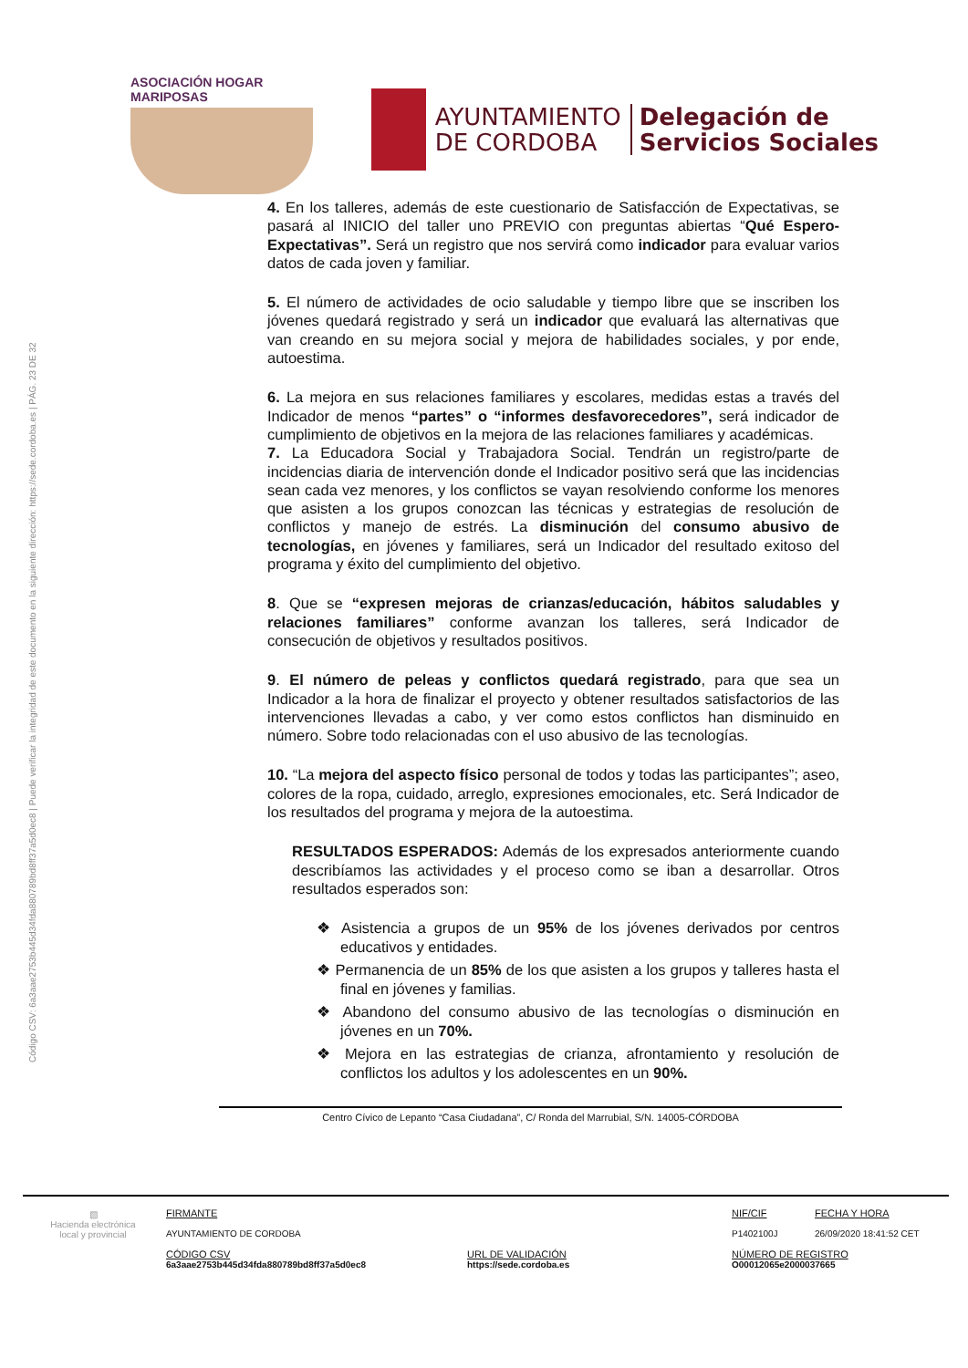ASOCIACIÓN HOGAR MARIPOSAS
AYUNTAMIENTO
DE CORDOBA
Delegación de
Servicios Sociales
Código CSV: 6a3aae2753b445d34fda880789bd8ff37a5d0ec8 | Puede verificar la integridad de este documento en la siguiente dirección: https://sede.cordoba.es | PÁG. 23 DE 32
4. En los talleres, además de este cuestionario de Satisfacción de Expectativas, se pasará al INICIO del taller uno PREVIO con preguntas abiertas “Qué Espero-Expectativas”. Será un registro que nos servirá como indicador para evaluar varios datos de cada joven y familiar.
5. El número de actividades de ocio saludable y tiempo libre que se inscriben los jóvenes quedará registrado y será un indicador que evaluará las alternativas que van creando en su mejora social y mejora de habilidades sociales, y por ende, autoestima.
6. La mejora en sus relaciones familiares y escolares, medidas estas a través del Indicador de menos “partes” o “informes desfavorecedores”, será indicador de cumplimiento de objetivos en la mejora de las relaciones familiares y académicas.
7. La Educadora Social y Trabajadora Social. Tendrán un registro/parte de incidencias diaria de intervención donde el Indicador positivo será que las incidencias sean cada vez menores, y los conflictos se vayan resolviendo conforme los menores que asisten a los grupos conozcan las técnicas y estrategias de resolución de conflictos y manejo de estrés. La disminución del consumo abusivo de tecnologías, en jóvenes y familiares, será un Indicador del resultado exitoso del programa y éxito del cumplimiento del objetivo.
8. Que se “expresen mejoras de crianzas/educación, hábitos saludables y relaciones familiares” conforme avanzan los talleres, será Indicador de consecución de objetivos y resultados positivos.
9. El número de peleas y conflictos quedará registrado, para que sea un Indicador a la hora de finalizar el proyecto y obtener resultados satisfactorios de las intervenciones llevadas a cabo, y ver como estos conflictos han disminuido en número. Sobre todo relacionadas con el uso abusivo de las tecnologías.
10. “La mejora del aspecto físico personal de todos y todas las participantes”; aseo, colores de la ropa, cuidado, arreglo, expresiones emocionales, etc. Será Indicador de los resultados del programa y mejora de la autoestima.
RESULTADOS ESPERADOS: Además de los expresados anteriormente cuando describíamos las actividades y el proceso como se iban a desarrollar. Otros resultados esperados son:
❖ Asistencia a grupos de un 95% de los jóvenes derivados por centros educativos y entidades.
❖ Permanencia de un 85% de los que asisten a los grupos y talleres hasta el final en jóvenes y familias.
❖ Abandono del consumo abusivo de las tecnologías o disminución en jóvenes en un 70%.
❖ Mejora en las estrategias de crianza, afrontamiento y resolución de conflictos los adultos y los adolescentes en un 90%.
Centro Cívico de Lepanto “Casa Ciudadana”, C/ Ronda del Marrubial, S/N. 14005-CÓRDOBA
▧
Hacienda electrónica local y provincial
FIRMANTE
AYUNTAMIENTO DE CORDOBA
CÓDIGO CSV
6a3aae2753b445d34fda880789bd8ff37a5d0ec8
URL DE VALIDACIÓN
https://sede.cordoba.es
NIF/CIF
P1402100J
NÚMERO DE REGISTRO
O00012065e2000037665
FECHA Y HORA
26/09/2020 18:41:52 CET